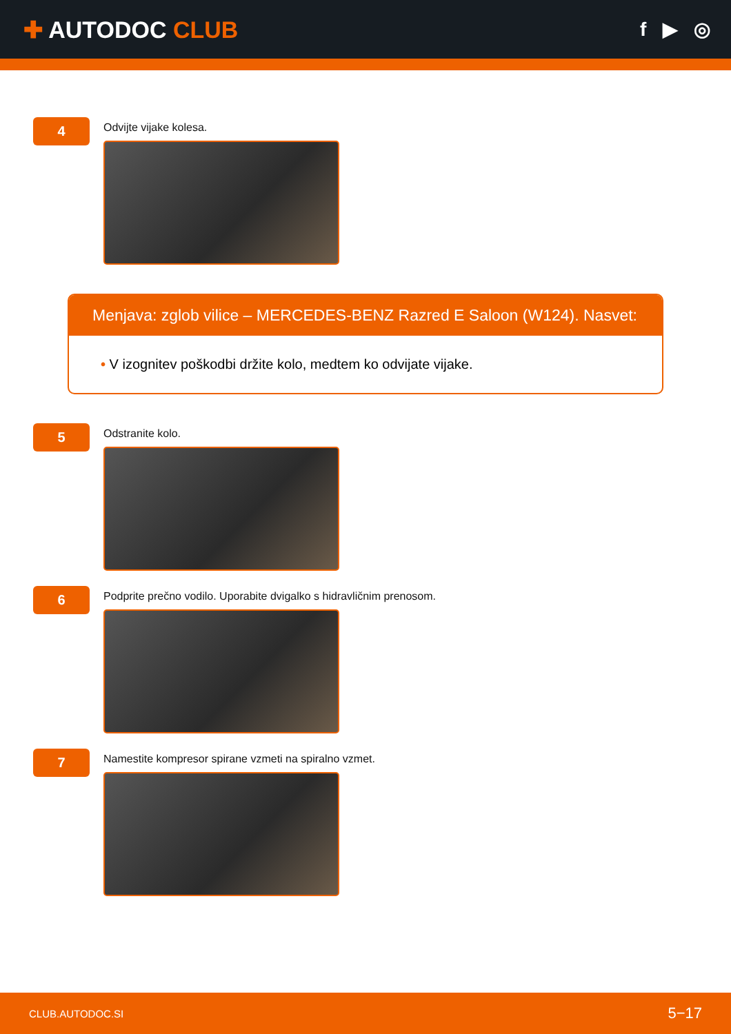✚ AUTODOC CLUB
f ▶ ◎
4
Odvijte vijake kolesa.
Menjava: zglob vilice – MERCEDES-BENZ Razred E Saloon (W124). Nasvet:
• V izognitev poškodbi držite kolo, medtem ko odvijate vijake.
5
Odstranite kolo.
6
Podprite prečno vodilo. Uporabite dvigalko s hidravličnim prenosom.
7
Namestite kompresor spirane vzmeti na spiralno vzmet.
CLUB.AUTODOC.SI 5−17